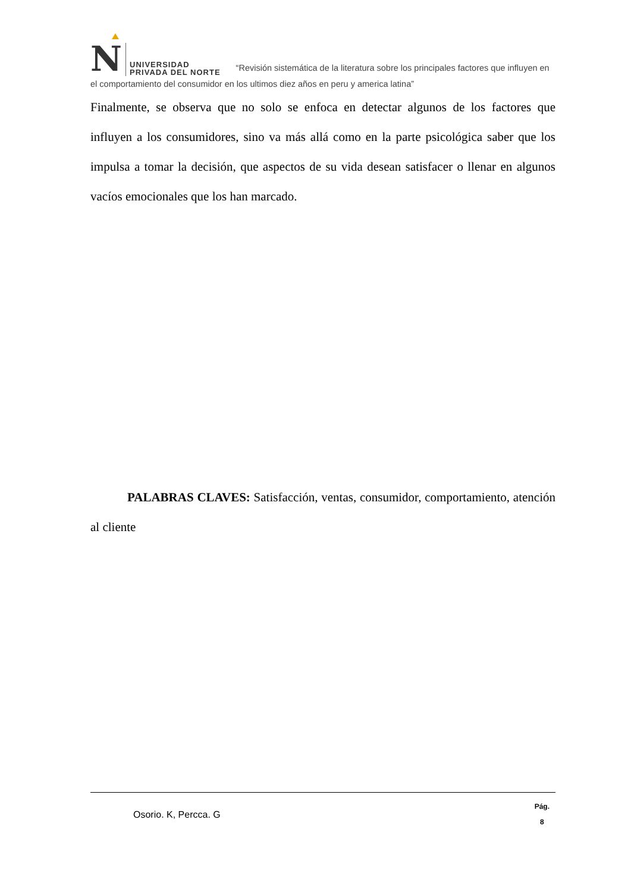N UNIVERSIDAD
PRIVADA DEL NORTE “Revisión sistemática de la literatura sobre los principales factores que influyen en el comportamiento del consumidor en los ultimos diez años en peru y america latina”
Finalmente, se observa que no solo se enfoca en detectar algunos de los factores que influyen a los consumidores, sino va más allá como en la parte psicológica saber que los impulsa a tomar la decisión, que aspectos de su vida desean satisfacer o llenar en algunos vacíos emocionales que los han marcado.
PALABRAS CLAVES: Satisfacción, ventas, consumidor, comportamiento, atención al cliente
Osorio. K, Percca. G
Pág.
8